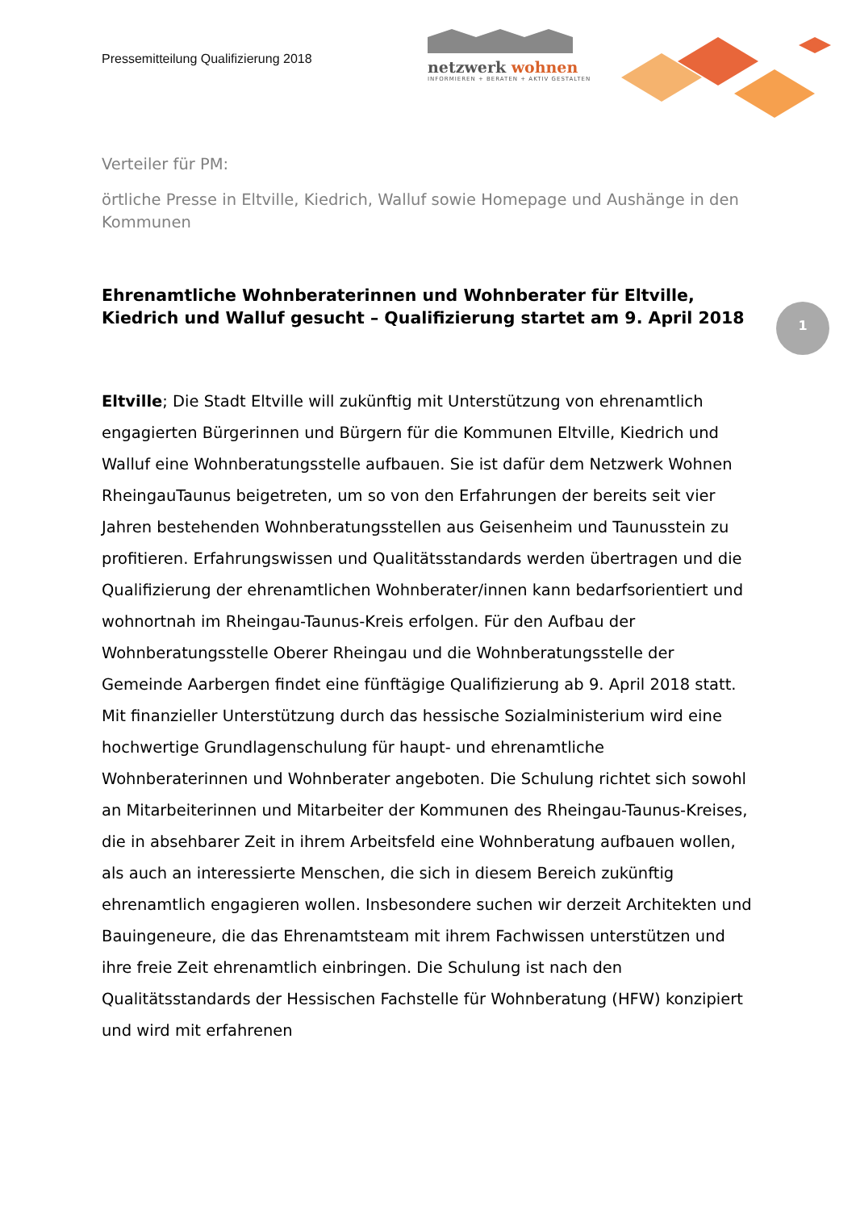Pressemitteilung Qualifizierung 2018
netzwerk wohnen
INFORMIEREN + BERATEN + AKTIV GESTALTEN
1
Verteiler für PM:
örtliche Presse in Eltville, Kiedrich, Walluf sowie Homepage und Aushänge in den Kommunen
Ehrenamtliche Wohnberaterinnen und Wohnberater für Eltville, Kiedrich und Walluf gesucht – Qualifizierung startet am 9. April 2018
Eltville; Die Stadt Eltville will zukünftig mit Unterstützung von ehrenamtlich engagierten Bürgerinnen und Bürgern für die Kommunen Eltville, Kiedrich und Walluf eine Wohnberatungsstelle aufbauen. Sie ist dafür dem Netzwerk Wohnen RheingauTaunus beigetreten, um so von den Erfahrungen der bereits seit vier Jahren bestehenden Wohnberatungsstellen aus Geisenheim und Taunusstein zu profitieren. Erfahrungswissen und Qualitätsstandards werden übertragen und die Qualifizierung der ehrenamtlichen Wohnberater/innen kann bedarfsorientiert und wohnortnah im Rheingau-Taunus-Kreis erfolgen. Für den Aufbau der Wohnberatungsstelle Oberer Rheingau und die Wohnberatungsstelle der Gemeinde Aarbergen findet eine fünftägige Qualifizierung ab 9. April 2018 statt. Mit finanzieller Unterstützung durch das hessische Sozialministerium wird eine hochwertige Grundlagenschulung für haupt- und ehrenamtliche Wohnberaterinnen und Wohnberater angeboten. Die Schulung richtet sich sowohl an Mitarbeiterinnen und Mitarbeiter der Kommunen des Rheingau-Taunus-Kreises, die in absehbarer Zeit in ihrem Arbeitsfeld eine Wohnberatung aufbauen wollen, als auch an interessierte Menschen, die sich in diesem Bereich zukünftig ehrenamtlich engagieren wollen. Insbesondere suchen wir derzeit Architekten und Bauingeneure, die das Ehrenamtsteam mit ihrem Fachwissen unterstützen und ihre freie Zeit ehrenamtlich einbringen. Die Schulung ist nach den Qualitätsstandards der Hessischen Fachstelle für Wohnberatung (HFW) konzipiert und wird mit erfahrenen